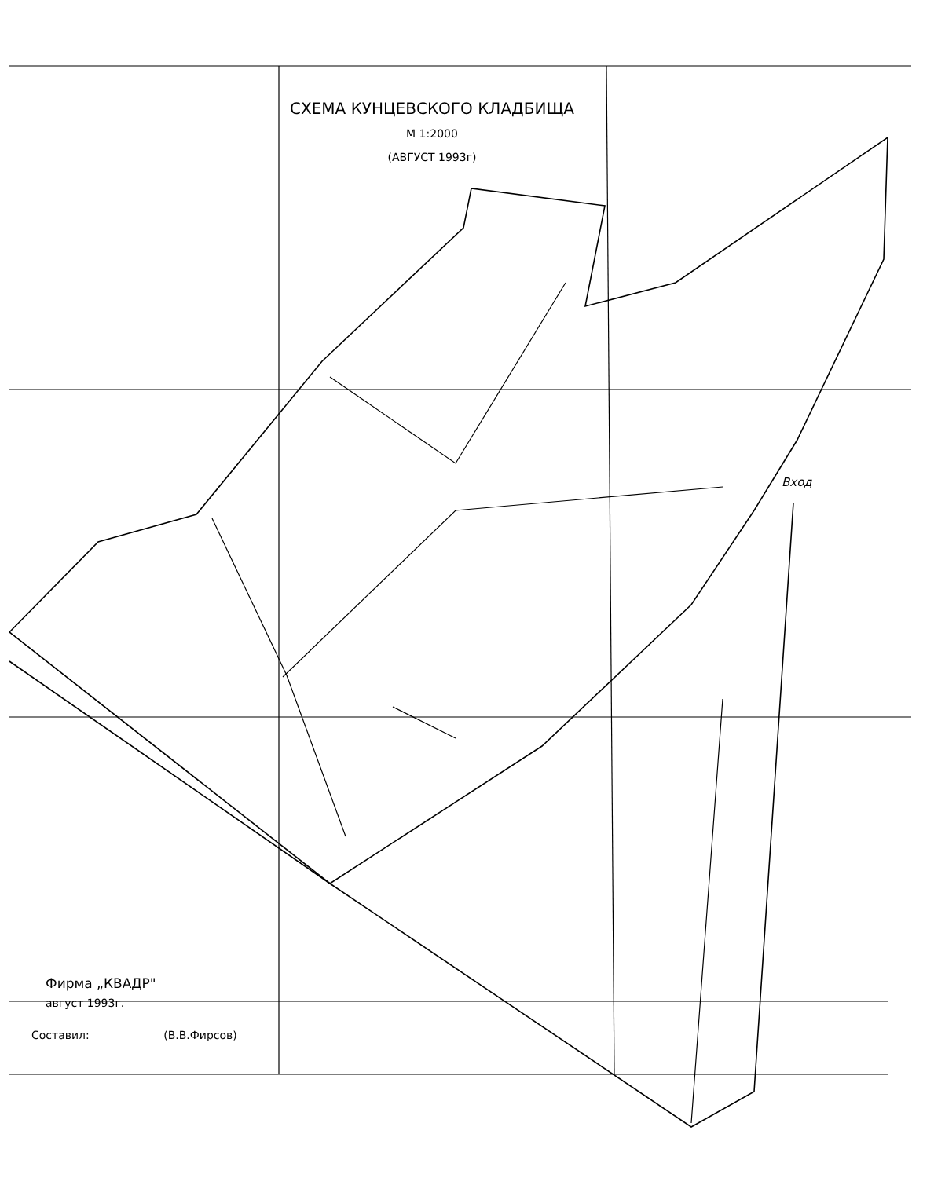СХЕМА КУНЦЕВСКОГО КЛАДБИЩА
М 1:2000
(АВГУСТ 1993г)
Вход
Фирма „КВАДР"
август 1993г.
Составил: (В.В.Фирсов)